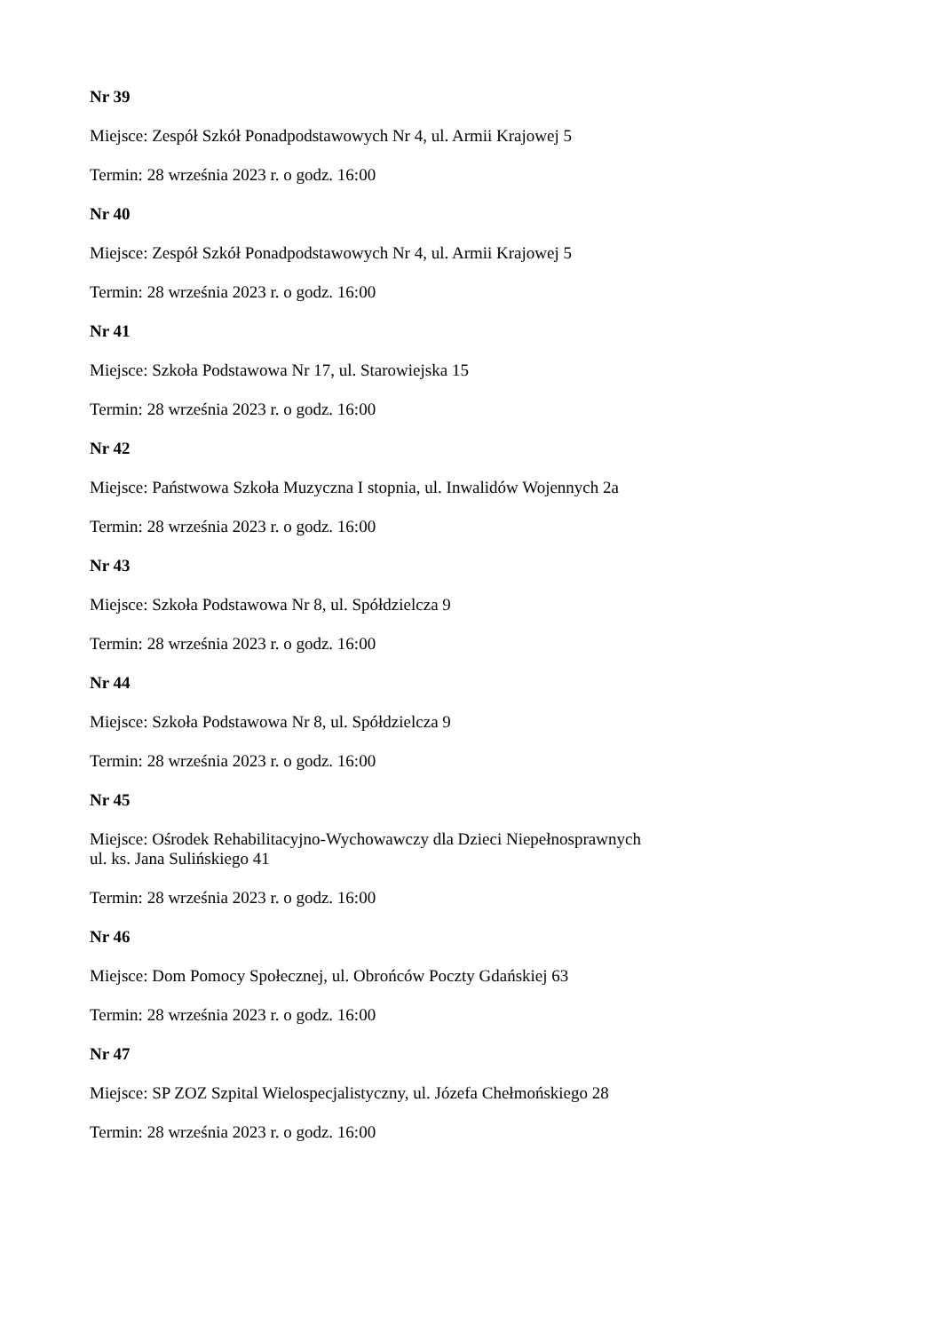Nr 39
Miejsce: Zespół Szkół Ponadpodstawowych Nr 4, ul. Armii Krajowej 5
Termin: 28 września 2023 r. o godz. 16:00
Nr 40
Miejsce: Zespół Szkół Ponadpodstawowych Nr 4, ul. Armii Krajowej 5
Termin: 28 września 2023 r. o godz. 16:00
Nr 41
Miejsce: Szkoła Podstawowa Nr 17, ul. Starowiejska 15
Termin: 28 września 2023 r. o godz. 16:00
Nr 42
Miejsce: Państwowa Szkoła Muzyczna I stopnia, ul. Inwalidów Wojennych 2a
Termin: 28 września 2023 r. o godz. 16:00
Nr 43
Miejsce: Szkoła Podstawowa Nr 8, ul. Spółdzielcza 9
Termin: 28 września 2023 r. o godz. 16:00
Nr 44
Miejsce: Szkoła Podstawowa Nr 8, ul. Spółdzielcza 9
Termin: 28 września 2023 r. o godz. 16:00
Nr 45
Miejsce: Ośrodek Rehabilitacyjno-Wychowawczy dla Dzieci Niepełnosprawnych
ul. ks. Jana Sulińskiego 41
Termin: 28 września 2023 r. o godz. 16:00
Nr 46
Miejsce: Dom Pomocy Społecznej, ul. Obrońców Poczty Gdańskiej 63
Termin: 28 września 2023 r. o godz. 16:00
Nr 47
Miejsce: SP ZOZ Szpital Wielospecjalistyczny, ul. Józefa Chełmońskiego 28
Termin: 28 września 2023 r. o godz. 16:00